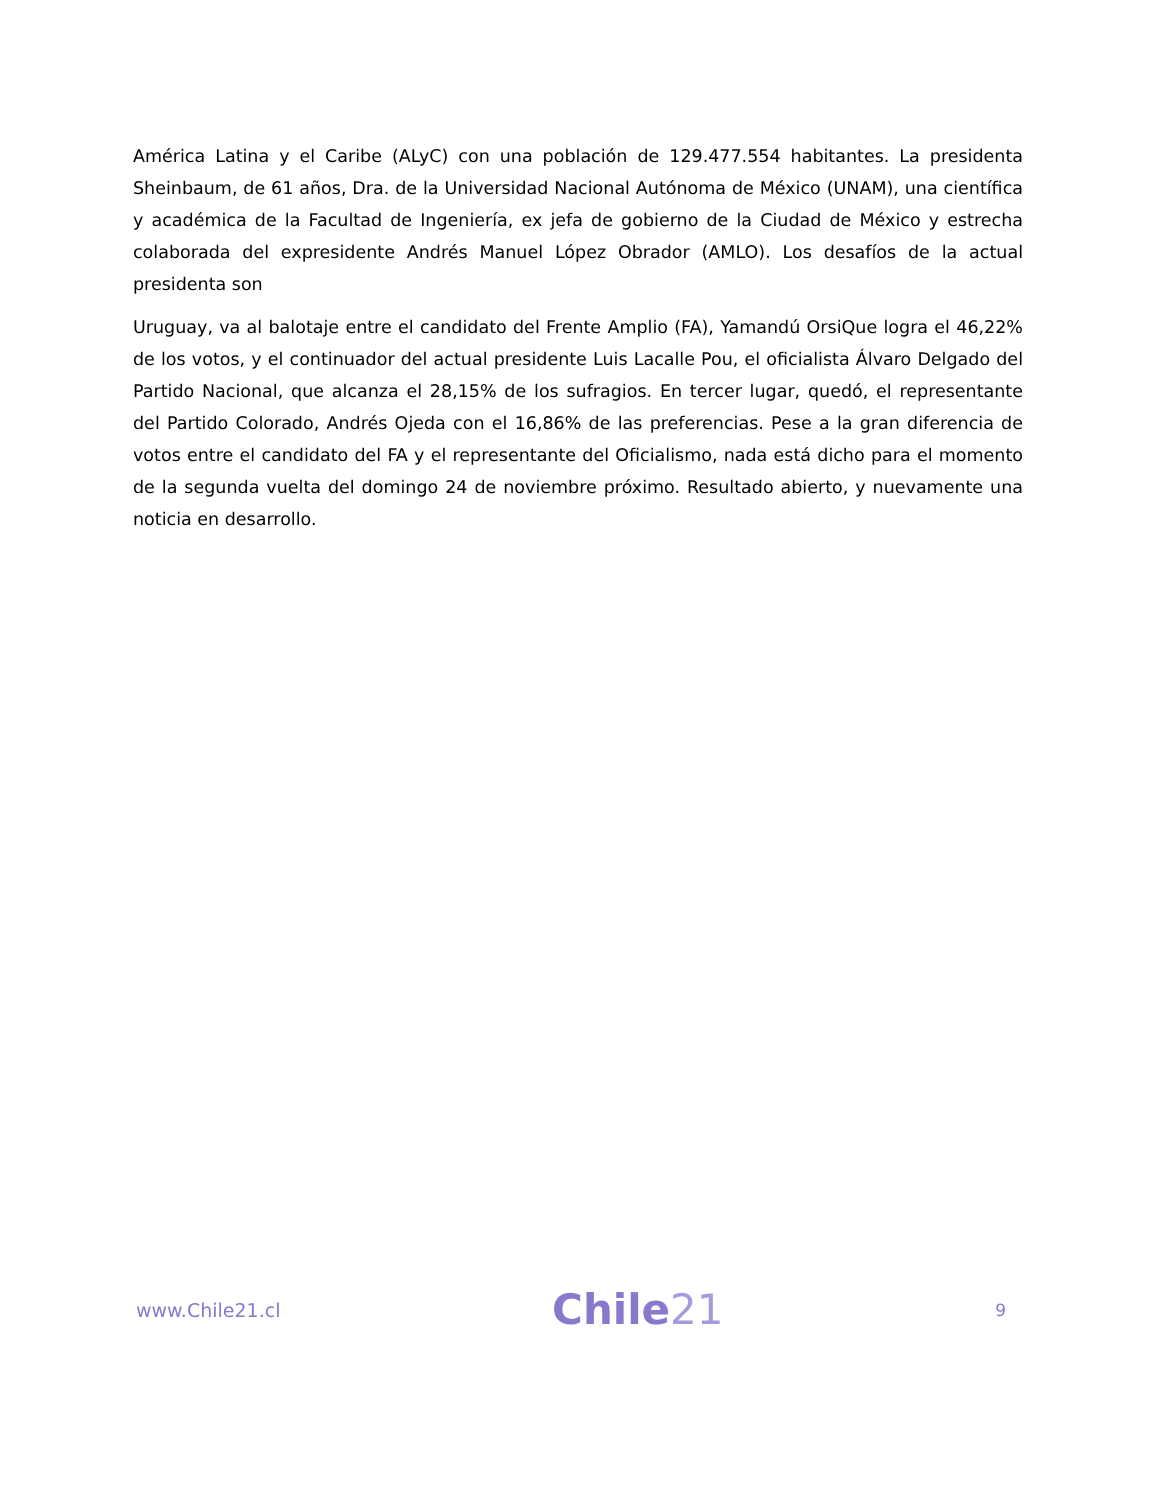América Latina y el Caribe (ALyC) con una población de 129.477.554 habitantes. La presidenta Sheinbaum, de 61 años, Dra. de la Universidad Nacional Autónoma de México (UNAM), una científica y académica de la Facultad de Ingeniería, ex jefa de gobierno de la Ciudad de México y estrecha colaborada del expresidente Andrés Manuel López Obrador (AMLO). Los desafíos de la actual presidenta son
Uruguay, va al balotaje entre el candidato del Frente Amplio (FA), Yamandú OrsiQue logra el 46,22% de los votos, y el continuador del actual presidente Luis Lacalle Pou, el oficialista Álvaro Delgado del Partido Nacional, que alcanza el 28,15% de los sufragios. En tercer lugar, quedó, el representante del Partido Colorado, Andrés Ojeda con el 16,86% de las preferencias. Pese a la gran diferencia de votos entre el candidato del FA y el representante del Oficialismo, nada está dicho para el momento de la segunda vuelta del domingo 24 de noviembre próximo. Resultado abierto, y nuevamente una noticia en desarrollo.
www.Chile21.cl
Chile21
9